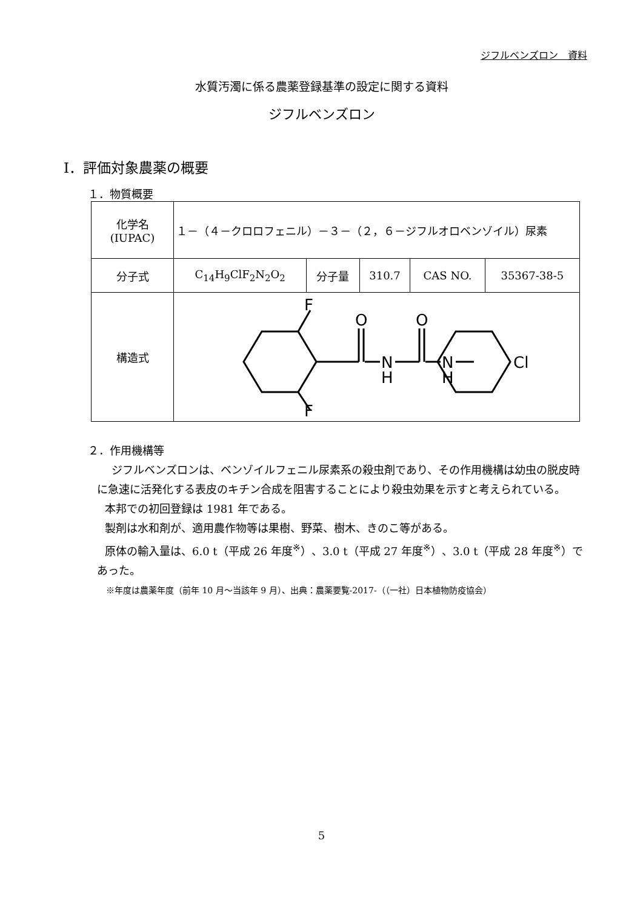ジフルベンズロン　資料
水質汚濁に係る農薬登録基準の設定に関する資料
ジフルベンズロン
Ⅰ．評価対象農薬の概要
１．物質概要
| 化学名 (IUPAC) | １－（４－クロロフェニル）－３－（２，６－ジフルオロベンゾイル）尿素 | | | | |
| 分子式 | C<sub>14</sub>H<sub>9</sub>ClF<sub>2</sub>N<sub>2</sub>O<sub>2</sub> | 分子量 | 310.7 | CAS NO. | 35367-38-5 |
| 構造式 | F F O O N H N H Cl | | | | |
２．作用機構等
ジフルベンズロンは、ベンゾイルフェニル尿素系の殺虫剤であり、その作用機構は幼虫の脱皮時に急速に活発化する表皮のキチン合成を阻害することにより殺虫効果を示すと考えられている。
本邦での初回登録は 1981 年である。
製剤は水和剤が、適用農作物等は果樹、野菜、樹木、きのこ等がある。
原体の輸入量は、6.0 t（平成 26 年度<sup>※</sup>）、3.0 t（平成 27 年度<sup>※</sup>）、3.0 t（平成 28 年度<sup>※</sup>）であった。
※年度は農薬年度（前年 10 月～当該年 9 月）、出典：農薬要覧-2017-（（一社）日本植物防疫協会）
5